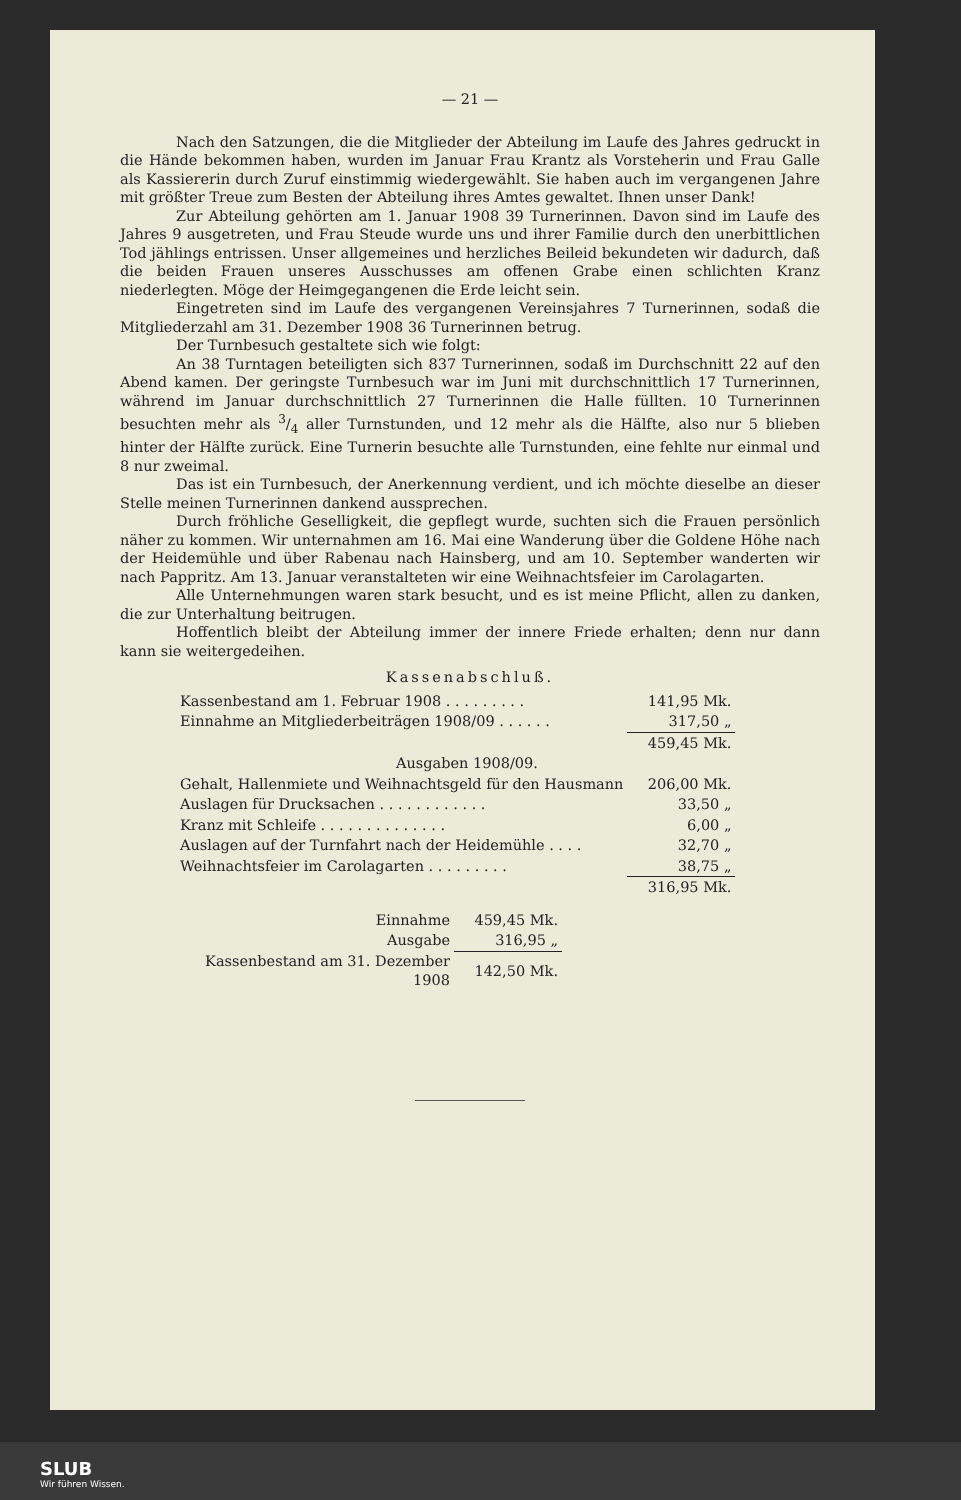— 21 —
Nach den Satzungen, die die Mitglieder der Abteilung im Laufe des Jahres gedruckt in die Hände bekommen haben, wurden im Januar Frau Krantz als Vorsteherin und Frau Galle als Kassiererin durch Zuruf einstimmig wiedergewählt. Sie haben auch im vergangenen Jahre mit größter Treue zum Besten der Abteilung ihres Amtes gewaltet. Ihnen unser Dank!
Zur Abteilung gehörten am 1. Januar 1908 39 Turnerinnen. Davon sind im Laufe des Jahres 9 ausgetreten, und Frau Steude wurde uns und ihrer Familie durch den unerbittlichen Tod jählings entrissen. Unser allgemeines und herzliches Beileid bekundeten wir dadurch, daß die beiden Frauen unseres Ausschusses am offenen Grabe einen schlichten Kranz niederlegten. Möge der Heimgegangenen die Erde leicht sein.
Eingetreten sind im Laufe des vergangenen Vereinsjahres 7 Turnerinnen, sodaß die Mitgliederzahl am 31. Dezember 1908 36 Turnerinnen betrug.
Der Turnbesuch gestaltete sich wie folgt:
An 38 Turntagen beteiligten sich 837 Turnerinnen, sodaß im Durchschnitt 22 auf den Abend kamen. Der geringste Turnbesuch war im Juni mit durchschnittlich 17 Turnerinnen, während im Januar durchschnittlich 27 Turnerinnen die Halle füllten. 10 Turnerinnen besuchten mehr als 3/4 aller Turnstunden, und 12 mehr als die Hälfte, also nur 5 blieben hinter der Hälfte zurück. Eine Turnerin besuchte alle Turnstunden, eine fehlte nur einmal und 8 nur zweimal.
Das ist ein Turnbesuch, der Anerkennung verdient, und ich möchte dieselbe an dieser Stelle meinen Turnerinnen dankend aussprechen.
Durch fröhliche Geselligkeit, die gepflegt wurde, suchten sich die Frauen persönlich näher zu kommen. Wir unternahmen am 16. Mai eine Wanderung über die Goldene Höhe nach der Heidemühle und über Rabenau nach Hainsberg, und am 10. September wanderten wir nach Pappritz. Am 13. Januar veranstalteten wir eine Weihnachtsfeier im Carolagarten.
Alle Unternehmungen waren stark besucht, und es ist meine Pflicht, allen zu danken, die zur Unterhaltung beitrugen.
Hoffentlich bleibt der Abteilung immer der innere Friede erhalten; denn nur dann kann sie weitergedeihen.
Kassenabschluß.
| Kassenbestand am 1. Februar 1908 . . . . . . . . . | 141,95 Mk. |
| Einnahme an Mitgliederbeiträgen 1908/09 . . . . . . | 317,50 „ |
| | 459,45 Mk. |
| Ausgaben 1908/09. | |
| Gehalt, Hallenmiete und Weihnachtsgeld für den Hausmann | 206,00 Mk. |
| Auslagen für Drucksachen . . . . . . . . . . . . | 33,50 „ |
| Kranz mit Schleife . . . . . . . . . . . . . . | 6,00 „ |
| Auslagen auf der Turnfahrt nach der Heidemühle . . . . | 32,70 „ |
| Weihnachtsfeier im Carolagarten . . . . . . . . . | 38,75 „ |
| | 316,95 Mk. |
| Einnahme | 459,45 Mk. |
| Ausgabe | 316,95 „ |
| Kassenbestand am 31. Dezember 1908 | 142,50 Mk. |
SLUB
Wir führen Wissen.